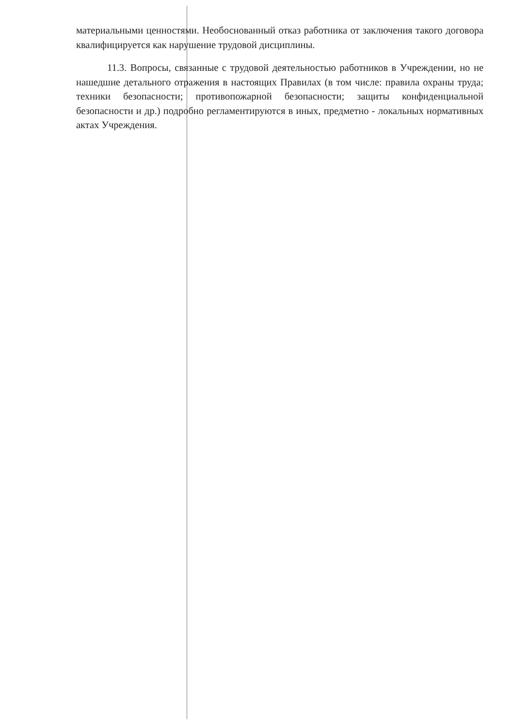материальными ценностями. Необоснованный отказ работника от заключения такого договора квалифицируется как нарушение трудовой дисциплины.
11.3. Вопросы, связанные с трудовой деятельностью работников в Учреждении, но не нашедшие детального отражения в настоящих Правилах (в том числе: правила охраны труда; техники безопасности; противопожарной безопасности; защиты конфиденциальной безопасности и др.) подробно регламентируются в иных, предметно - локальных нормативных актах Учреждения.